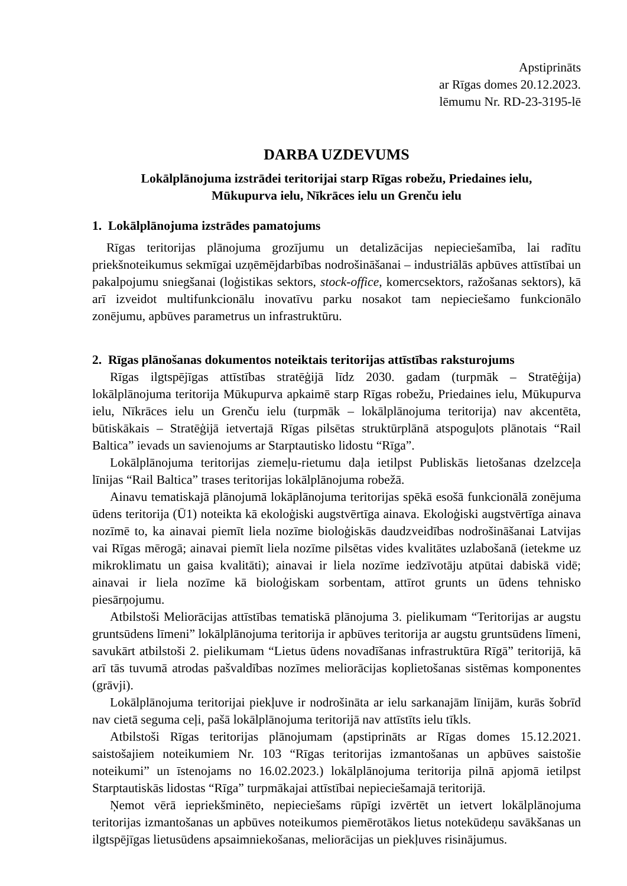Apstiprināts
ar Rīgas domes 20.12.2023.
lēmumu Nr. RD-23-3195-lē
DARBA UZDEVUMS
Lokālplānojuma izstrādei teritorijai starp Rīgas robežu, Priedaines ielu,
Mūkupurva ielu, Nīkrāces ielu un Grenču ielu
1. Lokālplānojuma izstrādes pamatojums
Rīgas teritorijas plānojuma grozījumu un detalizācijas nepieciešamība, lai radītu priekšnoteikumus sekmīgai uzņēmējdarbības nodrošināšanai – industriālās apbūves attīstībai un pakalpojumu sniegšanai (loģistikas sektors, stock-office, komercsektors, ražošanas sektors), kā arī izveidot multifunkcionālu inovatīvu parku nosakot tam nepieciešamo funkcionālo zonējumu, apbūves parametrus un infrastruktūru.
2. Rīgas plānošanas dokumentos noteiktais teritorijas attīstības raksturojums
Rīgas ilgtspējīgas attīstības stratēģijā līdz 2030. gadam (turpmāk – Stratēģija) lokālplānojuma teritorija Mūkupurva apkaimē starp Rīgas robežu, Priedaines ielu, Mūkupurva ielu, Nīkrāces ielu un Grenču ielu (turpmāk – lokālplānojuma teritorija) nav akcentēta, būtiskākais – Stratēģijā ietvertajā Rīgas pilsētas struktūrplānā atspoguļots plānotais “Rail Baltica” ievads un savienojums ar Starptautisko lidostu “Rīga”.
Lokālplānojuma teritorijas ziemeļu-rietumu daļa ietilpst Publiskās lietošanas dzelzceļa līnijas “Rail Baltica” trases teritorijas lokālplānojuma robežā.
Ainavu tematiskajā plānojumā lokāplānojuma teritorijas spēkā esošā funkcionālā zonējuma ūdens teritorija (Ū1) noteikta kā ekoloģiski augstvērtīga ainava. Ekoloģiski augstvērtīga ainava nozīmē to, ka ainavai piemīt liela nozīme bioloģiskās daudzveidības nodrošināšanai Latvijas vai Rīgas mērogā; ainavai piemīt liela nozīme pilsētas vides kvalitātes uzlabošanā (ietekme uz mikroklimatu un gaisa kvalitāti); ainavai ir liela nozīme iedzīvotāju atpūtai dabiskā vidē; ainavai ir liela nozīme kā bioloģiskam sorbentam, attīrot grunts un ūdens tehnisko piesārņojumu.
Atbilstoši Meliorācijas attīstības tematiskā plānojuma 3. pielikumam “Teritorijas ar augstu gruntsūdens līmeni” lokālplānojuma teritorija ir apbūves teritorija ar augstu gruntsūdens līmeni, savukārt atbilstoši 2. pielikumam “Lietus ūdens novadīšanas infrastruktūra Rīgā” teritorijā, kā arī tās tuvumā atrodas pašvaldības nozīmes meliorācijas koplietošanas sistēmas komponentes (grāvji).
Lokālplānojuma teritorijai piekļuve ir nodrošināta ar ielu sarkanajām līnijām, kurās šobrīd nav cietā seguma ceļi, pašā lokālplānojuma teritorijā nav attīstīts ielu tīkls.
Atbilstoši Rīgas teritorijas plānojumam (apstiprināts ar Rīgas domes 15.12.2021. saistošajiem noteikumiem Nr. 103 “Rīgas teritorijas izmantošanas un apbūves saistošie noteikumi” un īstenojams no 16.02.2023.) lokālplānojuma teritorija pilnā apjomā ietilpst Starptautiskās lidostas “Rīga” turpmākajai attīstībai nepieciešamajā teritorijā.
Ņemot vērā iepriekšminēto, nepieciešams rūpīgi izvērtēt un ietvert lokālplānojuma teritorijas izmantošanas un apbūves noteikumos piemērotākos lietus notekūdeņu savākšanas un ilgtspējīgas lietusūdens apsaimniekošanas, meliorācijas un piekļuves risinājumus.